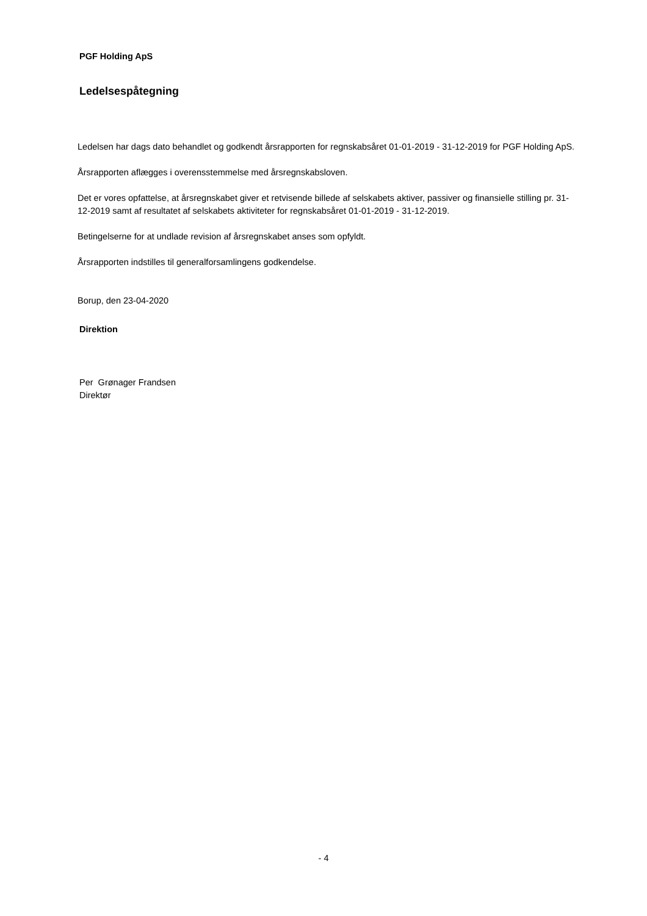PGF Holding ApS
Ledelsespåtegning
Ledelsen har dags dato behandlet og godkendt årsrapporten for regnskabsåret 01-01-2019 - 31-12-2019 for PGF Holding ApS.
Årsrapporten aflægges i overensstemmelse med årsregnskabsloven.
Det er vores opfattelse, at årsregnskabet giver et retvisende billede af selskabets aktiver, passiver og finansielle stilling pr. 31-12-2019 samt af resultatet af selskabets aktiviteter for regnskabsåret 01-01-2019 - 31-12-2019.
Betingelserne for at undlade revision af årsregnskabet anses som opfyldt.
Årsrapporten indstilles til generalforsamlingens godkendelse.
Borup, den 23-04-2020
Direktion
Per Grønager Frandsen
Direktør
- 4